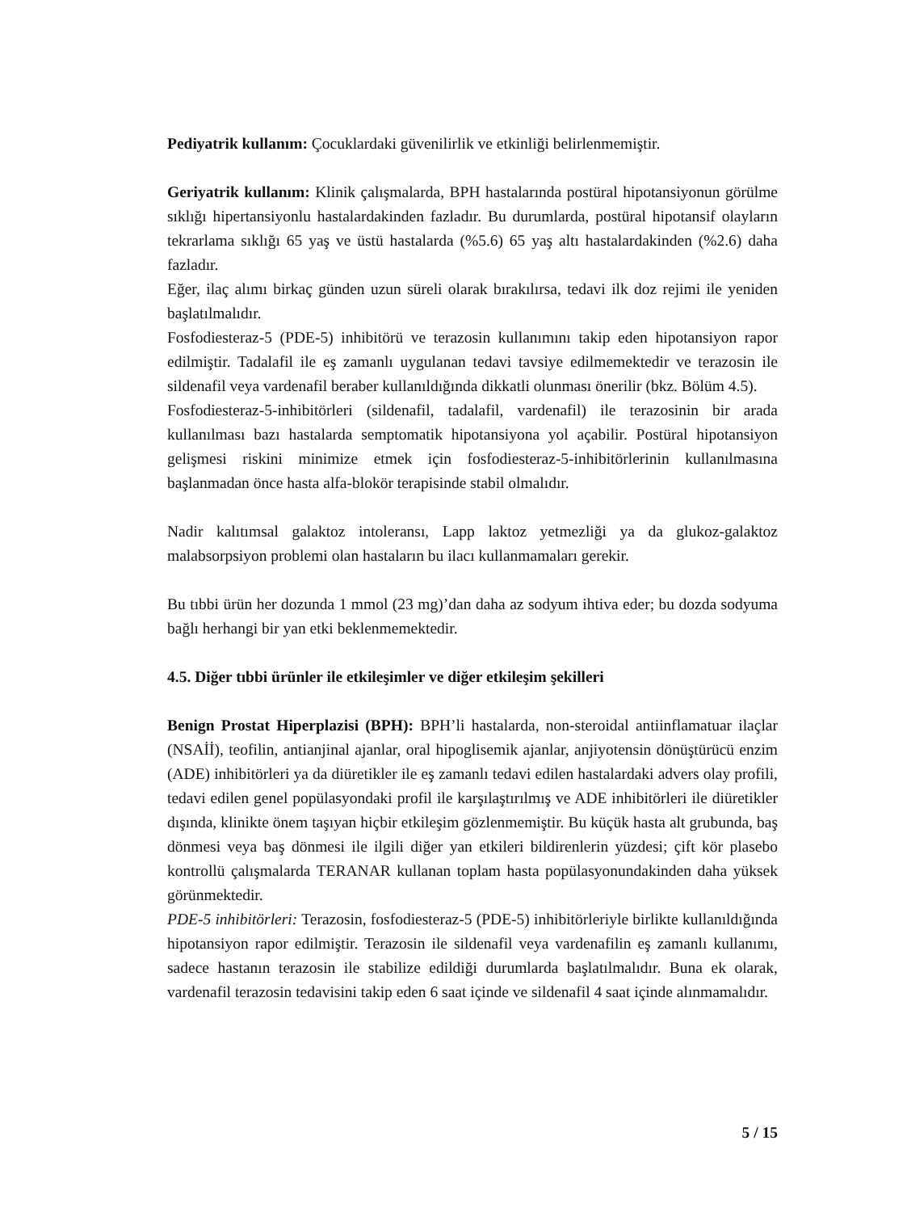Pediyatrik kullanım: Çocuklardaki güvenilirlik ve etkinliği belirlenmemiştir.
Geriyatrik kullanım: Klinik çalışmalarda, BPH hastalarında postüral hipotansiyonun görülme sıklığı hipertansiyonlu hastalardakinden fazladır. Bu durumlarda, postüral hipotansif olayların tekrarlama sıklığı 65 yaş ve üstü hastalarda (%5.6) 65 yaş altı hastalardakinden (%2.6) daha fazladır.
Eğer, ilaç alımı birkaç günden uzun süreli olarak bırakılırsa, tedavi ilk doz rejimi ile yeniden başlatılmalıdır.
Fosfodiesteraz-5 (PDE-5) inhibitörü ve terazosin kullanımını takip eden hipotansiyon rapor edilmiştir. Tadalafil ile eş zamanlı uygulanan tedavi tavsiye edilmemektedir ve terazosin ile sildenafil veya vardenafil beraber kullanıldığında dikkatli olunması önerilir (bkz. Bölüm 4.5).
Fosfodiesteraz-5-inhibitörleri (sildenafil, tadalafil, vardenafil) ile terazosinin bir arada kullanılması bazı hastalarda semptomatik hipotansiyona yol açabilir. Postüral hipotansiyon gelişmesi riskini minimize etmek için fosfodiesteraz-5-inhibitörlerinin kullanılmasına başlanmadan önce hasta alfa-blokör terapisinde stabil olmalıdır.
Nadir kalıtımsal galaktoz intoleransı, Lapp laktoz yetmezliği ya da glukoz-galaktoz malabsorpsiyon problemi olan hastaların bu ilacı kullanmamaları gerekir.
Bu tıbbi ürün her dozunda 1 mmol (23 mg)’dan daha az sodyum ihtiva eder; bu dozda sodyuma bağlı herhangi bir yan etki beklenmemektedir.
4.5. Diğer tıbbi ürünler ile etkileşimler ve diğer etkileşim şekilleri
Benign Prostat Hiperplazisi (BPH): BPH’li hastalarda, non-steroidal antiinflamatuar ilaçlar (NSAİİ), teofilin, antianjinal ajanlar, oral hipoglisemik ajanlar, anjiyotensin dönüştürücü enzim (ADE) inhibitörleri ya da diüretikler ile eş zamanlı tedavi edilen hastalardaki advers olay profili, tedavi edilen genel popülasyondaki profil ile karşılaştırılmış ve ADE inhibitörleri ile diüretikler dışında, klinikte önem taşıyan hiçbir etkileşim gözlenmemiştir. Bu küçük hasta alt grubunda, baş dönmesi veya baş dönmesi ile ilgili diğer yan etkileri bildirenlerin yüzdesi; çift kör plasebo kontrollü çalışmalarda TERANAR kullanan toplam hasta popülasyonundakinden daha yüksek görünmektedir.
PDE-5 inhibitörleri: Terazosin, fosfodiesteraz-5 (PDE-5) inhibitörleriyle birlikte kullanıldığında hipotansiyon rapor edilmiştir. Terazosin ile sildenafil veya vardenafilin eş zamanlı kullanımı, sadece hastanın terazosin ile stabilize edildiği durumlarda başlatılmalıdır. Buna ek olarak, vardenafil terazosin tedavisini takip eden 6 saat içinde ve sildenafil 4 saat içinde alınmamalıdır.
5 / 15